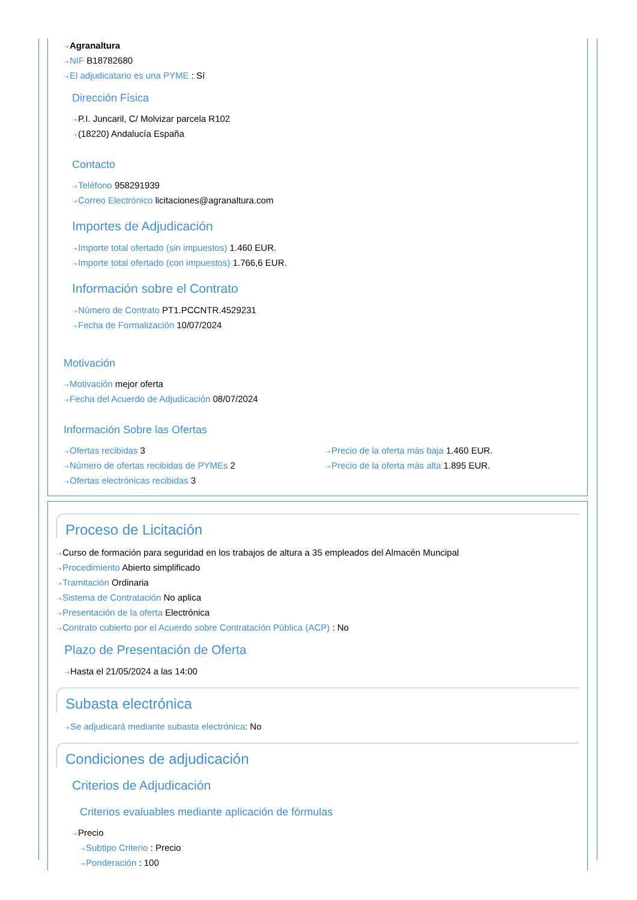⇢Agranaltura
⇢NIF B18782680
⇢El adjudicatario es una PYME : Sí
Dirección Física
⇢P.I. Juncaril, C/ Molvizar parcela R102
⇢(18220) Andalucía España
Contacto
⇢Teléfono 958291939
⇢Correo Electrónico licitaciones@agranaltura.com
Importes de Adjudicación
⇢Importe total ofertado (sin impuestos) 1.460 EUR.
⇢Importe total ofertado (con impuestos) 1.766,6 EUR.
Información sobre el Contrato
⇢Número de Contrato PT1.PCCNTR.4529231
⇢Fecha de Formalización 10/07/2024
Motivación
⇢Motivación mejor oferta
⇢Fecha del Acuerdo de Adjudicación 08/07/2024
Información Sobre las Ofertas
⇢Ofertas recibidas 3
⇢Número de ofertas recibidas de PYMEs 2
⇢Ofertas electrónicas recibidas 3
⇢Precio de la oferta más baja 1.460 EUR.
⇢Precio de la oferta más alta 1.895 EUR.
Proceso de Licitación
⇢Curso de formación para seguridad en los trabajos de altura a 35 empleados del Almacén Muncipal
⇢Procedimiento Abierto simplificado
⇢Tramitación Ordinaria
⇢Sistema de Contratación No aplica
⇢Presentación de la oferta Electrónica
⇢Contrato cubierto por el Acuerdo sobre Contratación Pública (ACP) : No
Plazo de Presentación de Oferta
⇢Hasta el 21/05/2024 a las 14:00
Subasta electrónica
⇢Se adjudicará mediante subasta electrónica: No
Condiciones de adjudicación
Criterios de Adjudicación
Criterios evaluables mediante aplicación de fórmulas
⇢Precio
⇢Subtipo Criterio : Precio
⇢Ponderación : 100